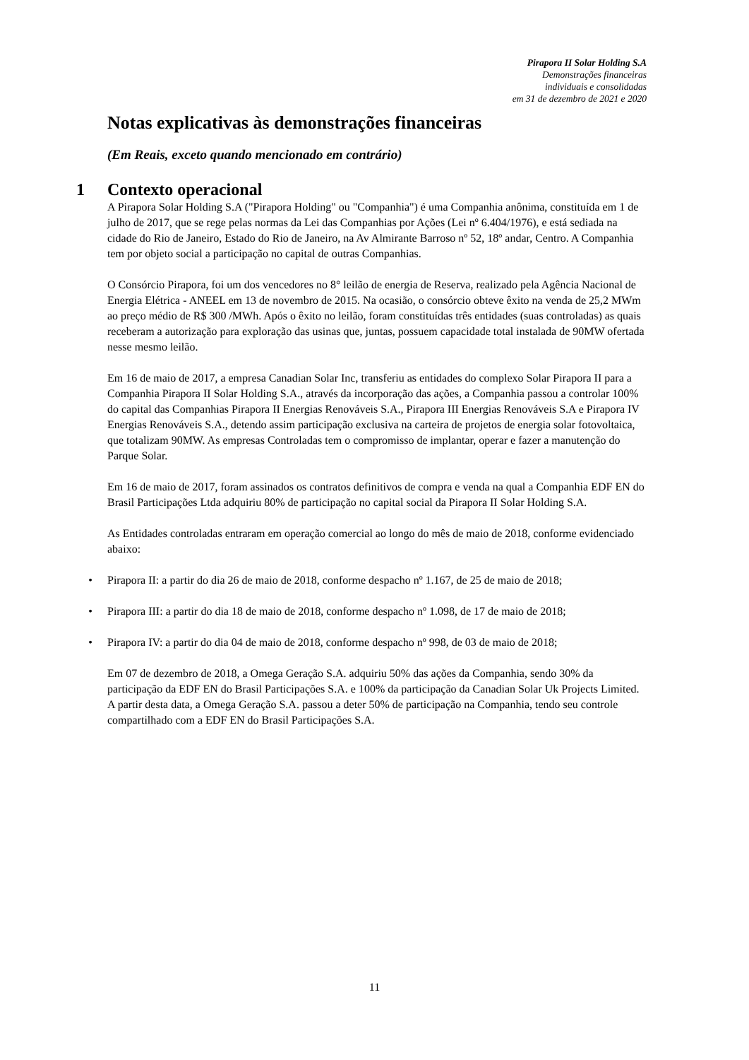Pirapora II Solar Holding S.A
Demonstrações financeiras
individuais e consolidadas
em 31 de dezembro de 2021 e 2020
Notas explicativas às demonstrações financeiras
(Em Reais, exceto quando mencionado em contrário)
1 Contexto operacional
A Pirapora Solar Holding S.A ("Pirapora Holding" ou "Companhia") é uma Companhia anônima, constituída em 1 de julho de 2017, que se rege pelas normas da Lei das Companhias por Ações (Lei nº 6.404/1976), e está sediada na cidade do Rio de Janeiro, Estado do Rio de Janeiro, na Av Almirante Barroso nº 52, 18º andar, Centro. A Companhia tem por objeto social a participação no capital de outras Companhias.
O Consórcio Pirapora, foi um dos vencedores no 8° leilão de energia de Reserva, realizado pela Agência Nacional de Energia Elétrica - ANEEL em 13 de novembro de 2015. Na ocasião, o consórcio obteve êxito na venda de 25,2 MWm ao preço médio de R$ 300 /MWh. Após o êxito no leilão, foram constituídas três entidades (suas controladas) as quais receberam a autorização para exploração das usinas que, juntas, possuem capacidade total instalada de 90MW ofertada nesse mesmo leilão.
Em 16 de maio de 2017, a empresa Canadian Solar Inc, transferiu as entidades do complexo Solar Pirapora II para a Companhia Pirapora II Solar Holding S.A., através da incorporação das ações, a Companhia passou a controlar 100% do capital das Companhias Pirapora II Energias Renováveis S.A., Pirapora III Energias Renováveis S.A e Pirapora IV Energias Renováveis S.A., detendo assim participação exclusiva na carteira de projetos de energia solar fotovoltaica, que totalizam 90MW. As empresas Controladas tem o compromisso de implantar, operar e fazer a manutenção do Parque Solar.
Em 16 de maio de 2017, foram assinados os contratos definitivos de compra e venda na qual a Companhia EDF EN do Brasil Participações Ltda adquiriu 80% de participação no capital social da Pirapora II Solar Holding S.A.
As Entidades controladas entraram em operação comercial ao longo do mês de maio de 2018, conforme evidenciado abaixo:
• Pirapora II: a partir do dia 26 de maio de 2018, conforme despacho nº 1.167, de 25 de maio de 2018;
• Pirapora III: a partir do dia 18 de maio de 2018, conforme despacho nº 1.098, de 17 de maio de 2018;
• Pirapora IV: a partir do dia 04 de maio de 2018, conforme despacho nº 998, de 03 de maio de 2018;
Em 07 de dezembro de 2018, a Omega Geração S.A. adquiriu 50% das ações da Companhia, sendo 30% da participação da EDF EN do Brasil Participações S.A. e 100% da participação da Canadian Solar Uk Projects Limited. A partir desta data, a Omega Geração S.A. passou a deter 50% de participação na Companhia, tendo seu controle compartilhado com a EDF EN do Brasil Participações S.A.
11